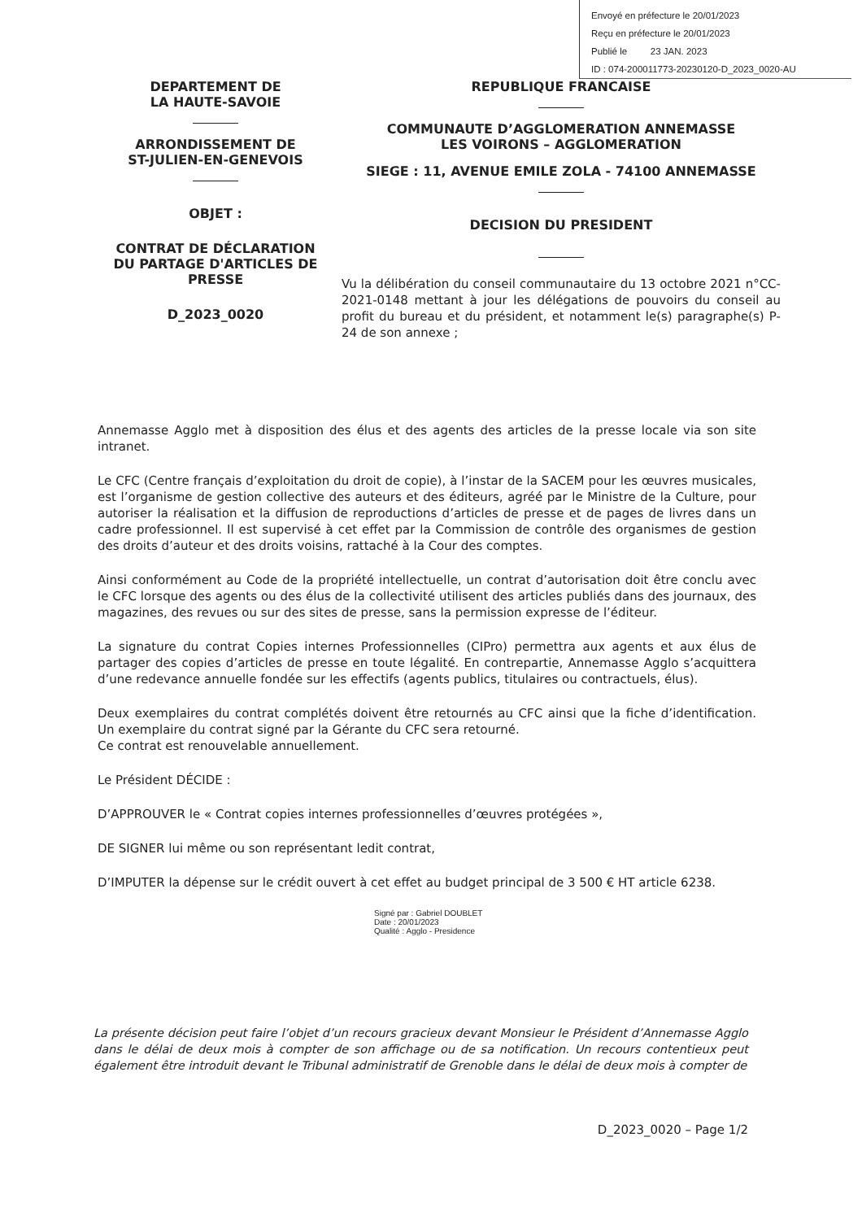Envoyé en préfecture le 20/01/2023
Reçu en préfecture le 20/01/2023
Publié le 23 JAN. 2023
ID : 074-200011773-20230120-D_2023_0020-AU
DEPARTEMENT DE
LA HAUTE-SAVOIE
ARRONDISSEMENT DE
ST-JULIEN-EN-GENEVOIS
OBJET :
CONTRAT DE DÉCLARATION DU PARTAGE D'ARTICLES DE PRESSE
D_2023_0020
REPUBLIQUE FRANCAISE
COMMUNAUTE D’AGGLOMERATION ANNEMASSE
LES VOIRONS – AGGLOMERATION
SIEGE : 11, AVENUE EMILE ZOLA - 74100 ANNEMASSE
DECISION DU PRESIDENT
Vu la délibération du conseil communautaire du 13 octobre 2021 n°CC-2021-0148 mettant à jour les délégations de pouvoirs du conseil au profit du bureau et du président, et notamment le(s) paragraphe(s) P-24 de son annexe ;
Annemasse Agglo met à disposition des élus et des agents des articles de la presse locale via son site intranet.
Le CFC (Centre français d’exploitation du droit de copie), à l’instar de la SACEM pour les œuvres musicales, est l’organisme de gestion collective des auteurs et des éditeurs, agréé par le Ministre de la Culture, pour autoriser la réalisation et la diffusion de reproductions d’articles de presse et de pages de livres dans un cadre professionnel. Il est supervisé à cet effet par la Commission de contrôle des organismes de gestion des droits d’auteur et des droits voisins, rattaché à la Cour des comptes.
Ainsi conformément au Code de la propriété intellectuelle, un contrat d’autorisation doit être conclu avec le CFC lorsque des agents ou des élus de la collectivité utilisent des articles publiés dans des journaux, des magazines, des revues ou sur des sites de presse, sans la permission expresse de l’éditeur.
La signature du contrat Copies internes Professionnelles (CIPro) permettra aux agents et aux élus de partager des copies d’articles de presse en toute légalité. En contrepartie, Annemasse Agglo s’acquittera d’une redevance annuelle fondée sur les effectifs (agents publics, titulaires ou contractuels, élus).
Deux exemplaires du contrat complétés doivent être retournés au CFC ainsi que la fiche d’identification. Un exemplaire du contrat signé par la Gérante du CFC sera retourné.
Ce contrat est renouvelable annuellement.
Le Président DÉCIDE :
D’APPROUVER le « Contrat copies internes professionnelles d’œuvres protégées »,
DE SIGNER lui même ou son représentant ledit contrat,
D’IMPUTER la dépense sur le crédit ouvert à cet effet au budget principal de 3 500 € HT article 6238.
Signé par : Gabriel DOUBLET
Date : 20/01/2023
Qualité : Agglo - Presidence
La présente décision peut faire l’objet d’un recours gracieux devant Monsieur le Président d’Annemasse Agglo dans le délai de deux mois à compter de son affichage ou de sa notification. Un recours contentieux peut également être introduit devant le Tribunal administratif de Grenoble dans le délai de deux mois à compter de
D_2023_0020 – Page 1/2